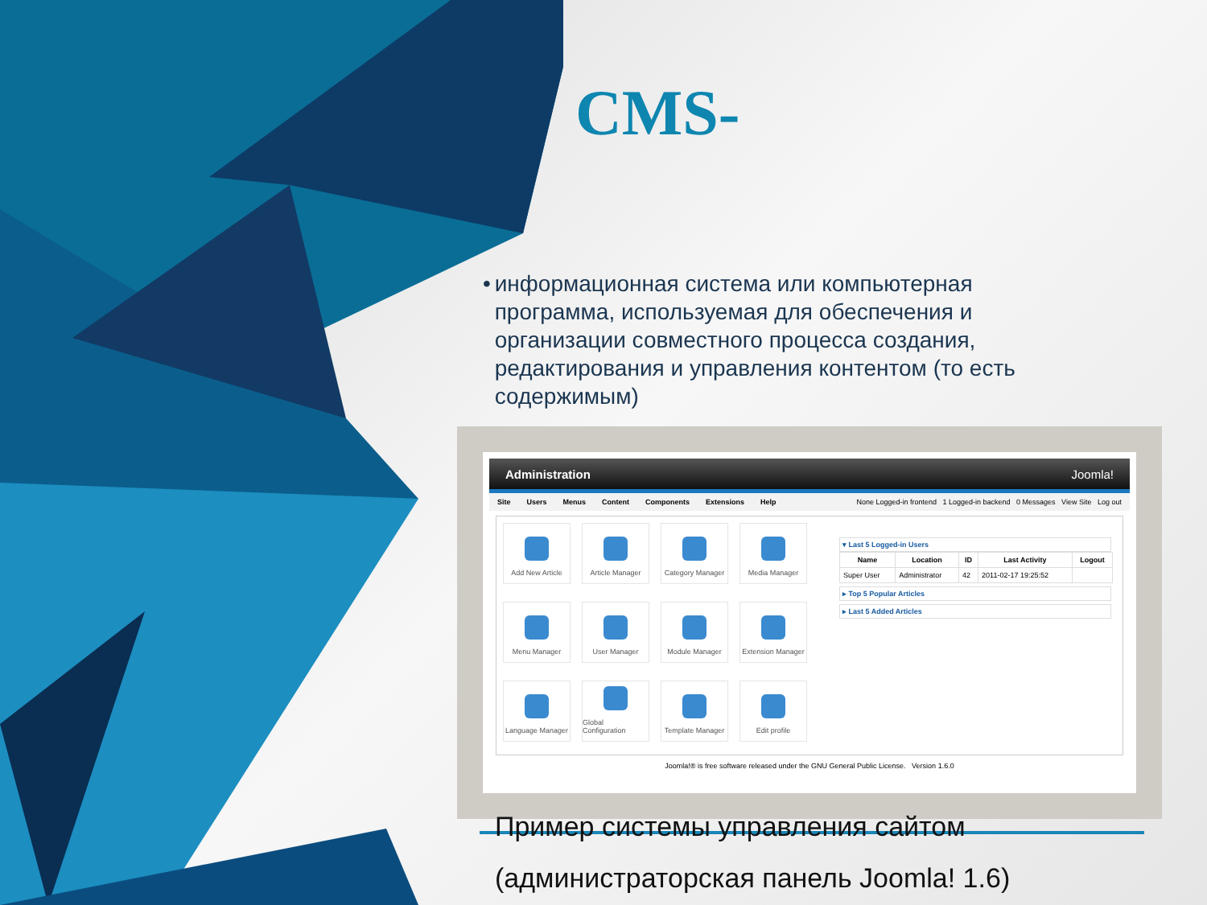CMS-
• информационная система или компьютерная программа, используемая для обеспечения и организации совместного процесса создания, редактирования и управления контентом (то есть содержимым)
Administration Joomla!
Site Users Menus Content Components Extensions Help None Logged-in frontend 1 Logged-in backend 0 Messages View Site Log out
Add New Article
Article Manager
Category Manager
Media Manager
Menu Manager
User Manager
Module Manager
Extension Manager
Language Manager
Global Configuration
Template Manager
Edit profile
▾ Last 5 Logged-in Users
| Name | Location | ID | Last Activity | Logout |
| --- | --- | --- | --- | --- |
| Super User | Administrator | 42 | 2011-02-17 19:25:52 | |
▸ Top 5 Popular Articles
▸ Last 5 Added Articles
Joomla!® is free software released under the GNU General Public License. Version 1.6.0
Пример системы управления сайтом
(администраторская панель Joomla! 1.6)